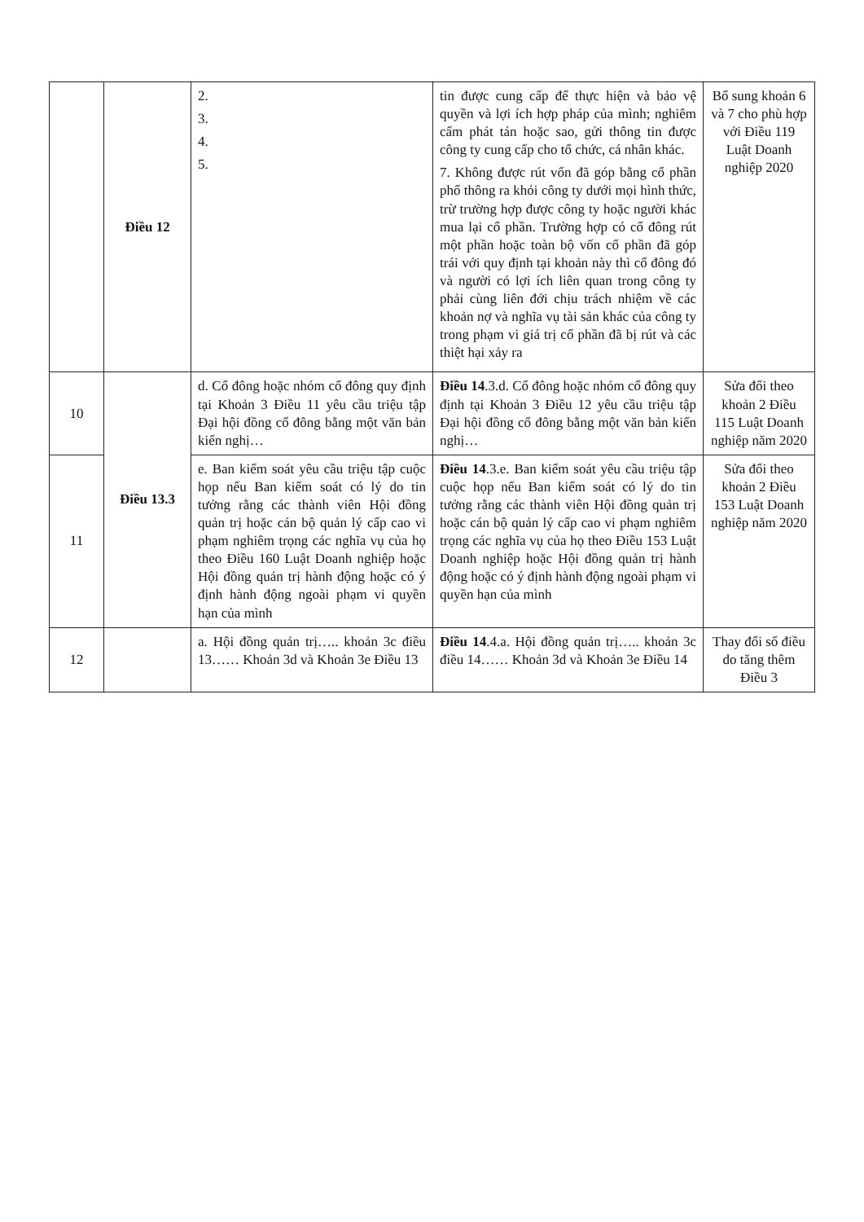| | Điều 12 | 2. 3. 4. 5. | tin được cung cấp để thực hiện và bảo vệ quyền và lợi ích hợp pháp của mình; nghiêm cấm phát tán hoặc sao, gửi thông tin được công ty cung cấp cho tổ chức, cá nhân khác. 7. Không được rút vốn đã góp bằng cổ phần phổ thông ra khỏi công ty dưới mọi hình thức, trừ trường hợp được công ty hoặc người khác mua lại cổ phần. Trường hợp có cổ đông rút một phần hoặc toàn bộ vốn cổ phần đã góp trái với quy định tại khoản này thì cổ đông đó và người có lợi ích liên quan trong công ty phải cùng liên đới chịu trách nhiệm về các khoản nợ và nghĩa vụ tài sản khác của công ty trong phạm vi giá trị cổ phần đã bị rút và các thiệt hại xảy ra | Bổ sung khoản 6 và 7 cho phù hợp với Điều 119 Luật Doanh nghiệp 2020 |
| 10 | Điều 13.3 | d. Cổ đông hoặc nhóm cổ đông quy định tại Khoản 3 Điều 11 yêu cầu triệu tập Đại hội đồng cổ đông bằng một văn bản kiến nghị… | Điều 14 .3.d. Cổ đông hoặc nhóm cổ đông quy định tại Khoản 3 Điều 12 yêu cầu triệu tập Đại hội đồng cổ đông bằng một văn bản kiến nghị… | Sửa đổi theo khoản 2 Điều 115 Luật Doanh nghiệp năm 2020 |
| 11 | | e. Ban kiểm soát yêu cầu triệu tập cuộc họp nếu Ban kiểm soát có lý do tin tưởng rằng các thành viên Hội đồng quản trị hoặc cán bộ quản lý cấp cao vi phạm nghiêm trọng các nghĩa vụ của họ theo Điều 160 Luật Doanh nghiệp hoặc Hội đồng quản trị hành động hoặc có ý định hành động ngoài phạm vi quyền hạn của mình | Điều 14 .3.e. Ban kiểm soát yêu cầu triệu tập cuộc họp nếu Ban kiểm soát có lý do tin tưởng rằng các thành viên Hội đồng quản trị hoặc cán bộ quản lý cấp cao vi phạm nghiêm trọng các nghĩa vụ của họ theo Điều 153 Luật Doanh nghiệp hoặc Hội đồng quản trị hành động hoặc có ý định hành động ngoài phạm vi quyền hạn của mình | Sửa đổi theo khoản 2 Điều 153 Luật Doanh nghiệp năm 2020 |
| 12 | | a. Hội đồng quản trị….. khoản 3c điều 13…… Khoản 3d và Khoản 3e Điều 13 | Điều 14 .4.a. Hội đồng quản trị….. khoản 3c điều 14…… Khoản 3d và Khoản 3e Điều 14 | Thay đổi số điều do tăng thêm Điều 3 |